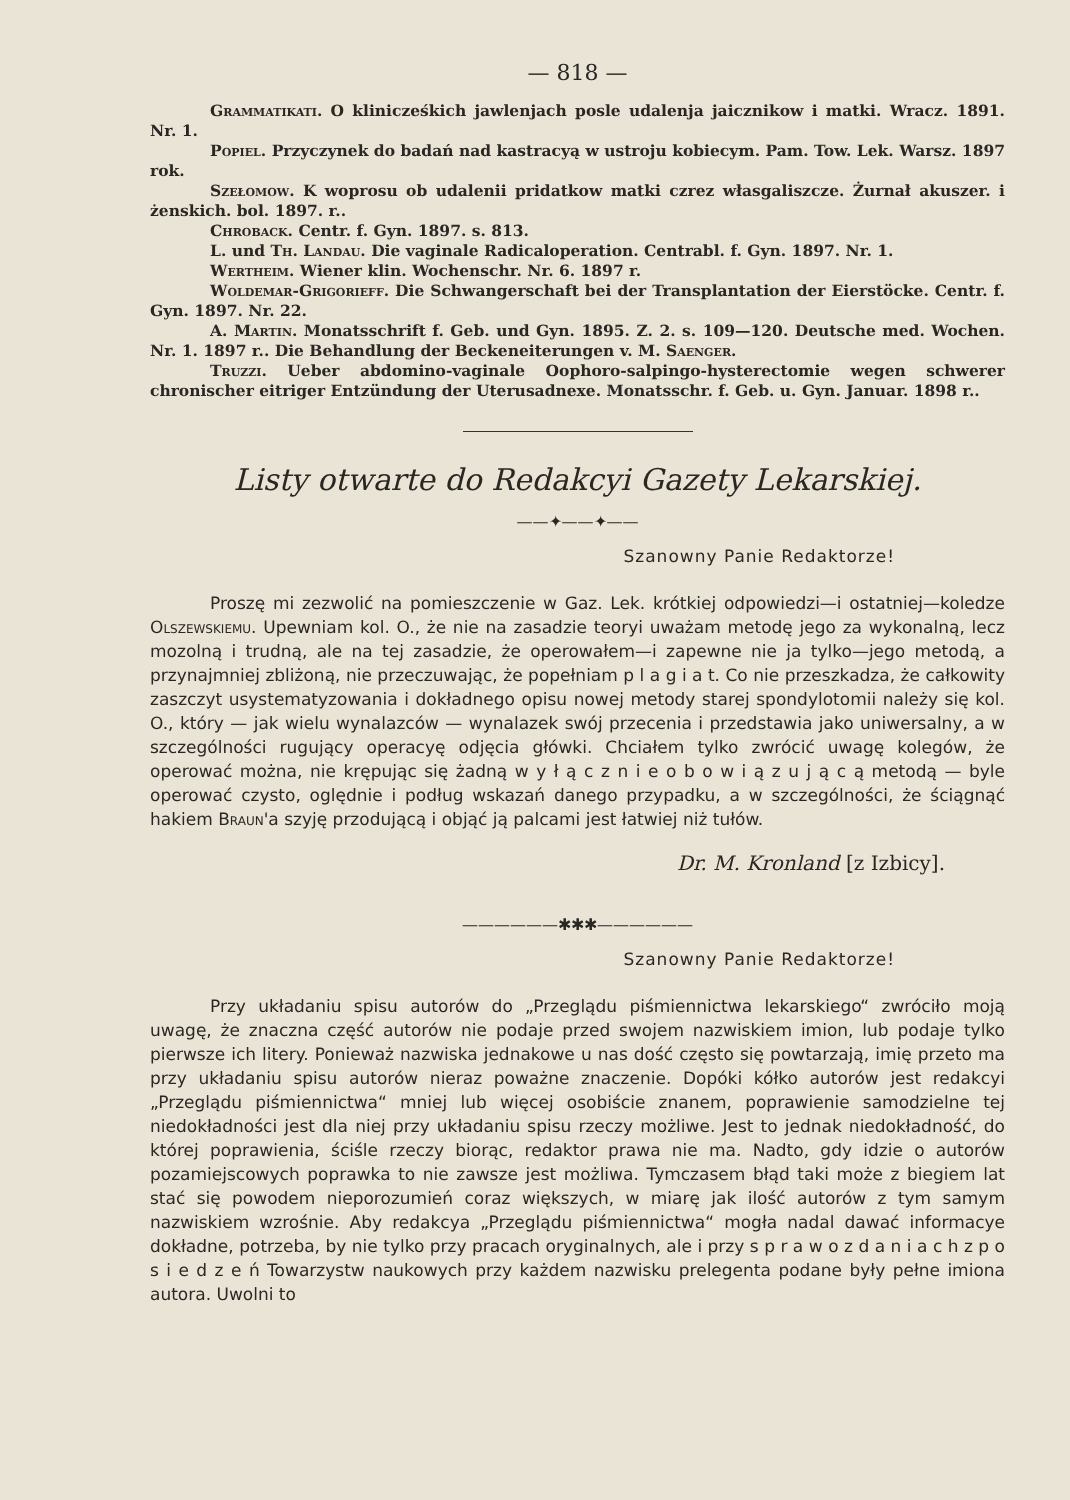— 818 —
Grammatikati. O klinicześkich jawlenjach posle udalenja jaicznikow i matki. Wracz. 1891. Nr. 1.
Popiel. Przyczynek do badań nad kastracyą w ustroju kobiecym. Pam. Tow. Lek. Warsz. 1897 rok.
Szełomow. K woprosu ob udalenii pridatkow matki czrez własgaliszcze. Żurnał akuszer. i żenskich. bol. 1897. r..
Chroback. Centr. f. Gyn. 1897. s. 813.
L. und Th. Landau. Die vaginale Radicaloperation. Centrabl. f. Gyn. 1897. Nr. 1.
Wertheim. Wiener klin. Wochenschr. Nr. 6. 1897 r.
Woldemar-Grigorieff. Die Schwangerschaft bei der Transplantation der Eierstöcke. Centr. f. Gyn. 1897. Nr. 22.
A. Martin. Monatsschrift f. Geb. und Gyn. 1895. Z. 2. s. 109—120. Deutsche med. Wochen. Nr. 1. 1897 r.. Die Behandlung der Beckeneiterungen v. M. Saenger.
Truzzi. Ueber abdomino-vaginale Oophoro-salpingo-hysterectomie wegen schwerer chronischer eitriger Entzündung der Uterusadnexe. Monatsschr. f. Geb. u. Gyn. Januar. 1898 r..
Listy otwarte do Redakcyi Gazety Lekarskiej.
——✦——✦——
Szanowny Panie Redaktorze!
Proszę mi zezwolić na pomieszczenie w Gaz. Lek. krótkiej odpowiedzi—i ostatniej—koledze Olszewskiemu. Upewniam kol. O., że nie na zasadzie teoryi uważam metodę jego za wykonalną, lecz mozolną i trudną, ale na tej zasadzie, że operowałem—i zapewne nie ja tylko—jego metodą, a przynajmniej zbliżoną, nie przeczuwając, że popełniam p l a g i a t. Co nie przeszkadza, że całkowity zaszczyt usystematyzowania i dokładnego opisu nowej metody starej spondylotomii należy się kol. O., który — jak wielu wynalazców — wynalazek swój przecenia i przedstawia jako uniwersalny, a w szczególności rugujący operacyę odjęcia główki. Chciałem tylko zwrócić uwagę kolegów, że operować można, nie krępując się żadną w y ł ą c z n i e o b o w i ą z u j ą c ą metodą — byle operować czysto, oględnie i podług wskazań danego przypadku, a w szczególności, że ściągnąć hakiem Braun'a szyję przodującą i objąć ją palcami jest łatwiej niż tułów.
Dr. M. Kronland [z Izbicy].
——————✱✱✱——————
Szanowny Panie Redaktorze!
Przy układaniu spisu autorów do „Przeglądu piśmiennictwa lekarskiego“ zwróciło moją uwagę, że znaczna część autorów nie podaje przed swojem nazwiskiem imion, lub podaje tylko pierwsze ich litery. Ponieważ nazwiska jednakowe u nas dość często się powtarzają, imię przeto ma przy układaniu spisu autorów nieraz poważne znaczenie. Dopóki kółko autorów jest redakcyi „Przeglądu piśmiennictwa“ mniej lub więcej osobiście znanem, poprawienie samodzielne tej niedokładności jest dla niej przy układaniu spisu rzeczy możliwe. Jest to jednak niedokładność, do której poprawienia, ściśle rzeczy biorąc, redaktor prawa nie ma. Nadto, gdy idzie o autorów pozamiejscowych poprawka to nie zawsze jest możliwa. Tymczasem błąd taki może z biegiem lat stać się powodem nieporozumień coraz większych, w miarę jak ilość autorów z tym samym nazwiskiem wzrośnie. Aby redakcya „Przeglądu piśmiennictwa“ mogła nadal dawać informacye dokładne, potrzeba, by nie tylko przy pracach oryginalnych, ale i przy s p r a w o z d a n i a c h z p o s i e d z e ń Towarzystw naukowych przy każdem nazwisku prelegenta podane były pełne imiona autora. Uwolni to